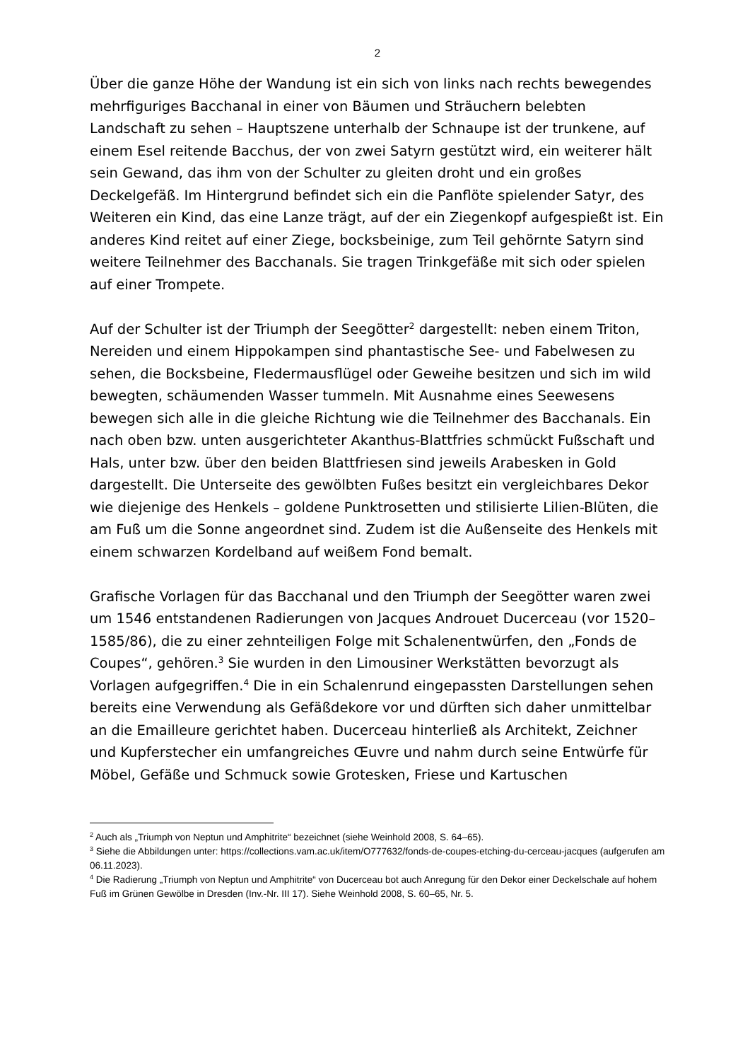2
Über die ganze Höhe der Wandung ist ein sich von links nach rechts bewegendes mehrfiguriges Bacchanal in einer von Bäumen und Sträuchern belebten Landschaft zu sehen – Hauptszene unterhalb der Schnaupe ist der trunkene, auf einem Esel reitende Bacchus, der von zwei Satyrn gestützt wird, ein weiterer hält sein Gewand, das ihm von der Schulter zu gleiten droht und ein großes Deckelgefäß. Im Hintergrund befindet sich ein die Panflöte spielender Satyr, des Weiteren ein Kind, das eine Lanze trägt, auf der ein Ziegenkopf aufgespießt ist. Ein anderes Kind reitet auf einer Ziege, bocksbeinige, zum Teil gehörnte Satyrn sind weitere Teilnehmer des Bacchanals. Sie tragen Trinkgefäße mit sich oder spielen auf einer Trompete.
Auf der Schulter ist der Triumph der Seegötter<sup>2</sup> dargestellt: neben einem Triton, Nereiden und einem Hippokampen sind phantastische See- und Fabelwesen zu sehen, die Bocksbeine, Fledermausflügel oder Geweihe besitzen und sich im wild bewegten, schäumenden Wasser tummeln. Mit Ausnahme eines Seewesens bewegen sich alle in die gleiche Richtung wie die Teilnehmer des Bacchanals. Ein nach oben bzw. unten ausgerichteter Akanthus-Blattfries schmückt Fußschaft und Hals, unter bzw. über den beiden Blattfriesen sind jeweils Arabesken in Gold dargestellt. Die Unterseite des gewölbten Fußes besitzt ein vergleichbares Dekor wie diejenige des Henkels – goldene Punktrosetten und stilisierte Lilien-Blüten, die am Fuß um die Sonne angeordnet sind. Zudem ist die Außenseite des Henkels mit einem schwarzen Kordelband auf weißem Fond bemalt.
Grafische Vorlagen für das Bacchanal und den Triumph der Seegötter waren zwei um 1546 entstandenen Radierungen von Jacques Androuet Ducerceau (vor 1520–1585/86), die zu einer zehnteiligen Folge mit Schalenentwürfen, den „Fonds de Coupes“, gehören.<sup>3</sup> Sie wurden in den Limousiner Werkstätten bevorzugt als Vorlagen aufgegriffen.<sup>4</sup> Die in ein Schalenrund eingepassten Darstellungen sehen bereits eine Verwendung als Gefäßdekore vor und dürften sich daher unmittelbar an die Emailleure gerichtet haben. Ducerceau hinterließ als Architekt, Zeichner und Kupferstecher ein umfangreiches Œuvre und nahm durch seine Entwürfe für Möbel, Gefäße und Schmuck sowie Grotesken, Friese und Kartuschen
<sup>2</sup> Auch als „Triumph von Neptun und Amphitrite“ bezeichnet (siehe Weinhold 2008, S. 64–65).
<sup>3</sup> Siehe die Abbildungen unter: https://collections.vam.ac.uk/item/O777632/fonds-de-coupes-etching-du-cerceau-jacques (aufgerufen am 06.11.2023).
<sup>4</sup> Die Radierung „Triumph von Neptun und Amphitrite“ von Ducerceau bot auch Anregung für den Dekor einer Deckelschale auf hohem Fuß im Grünen Gewölbe in Dresden (Inv.-Nr. III 17). Siehe Weinhold 2008, S. 60–65, Nr. 5.